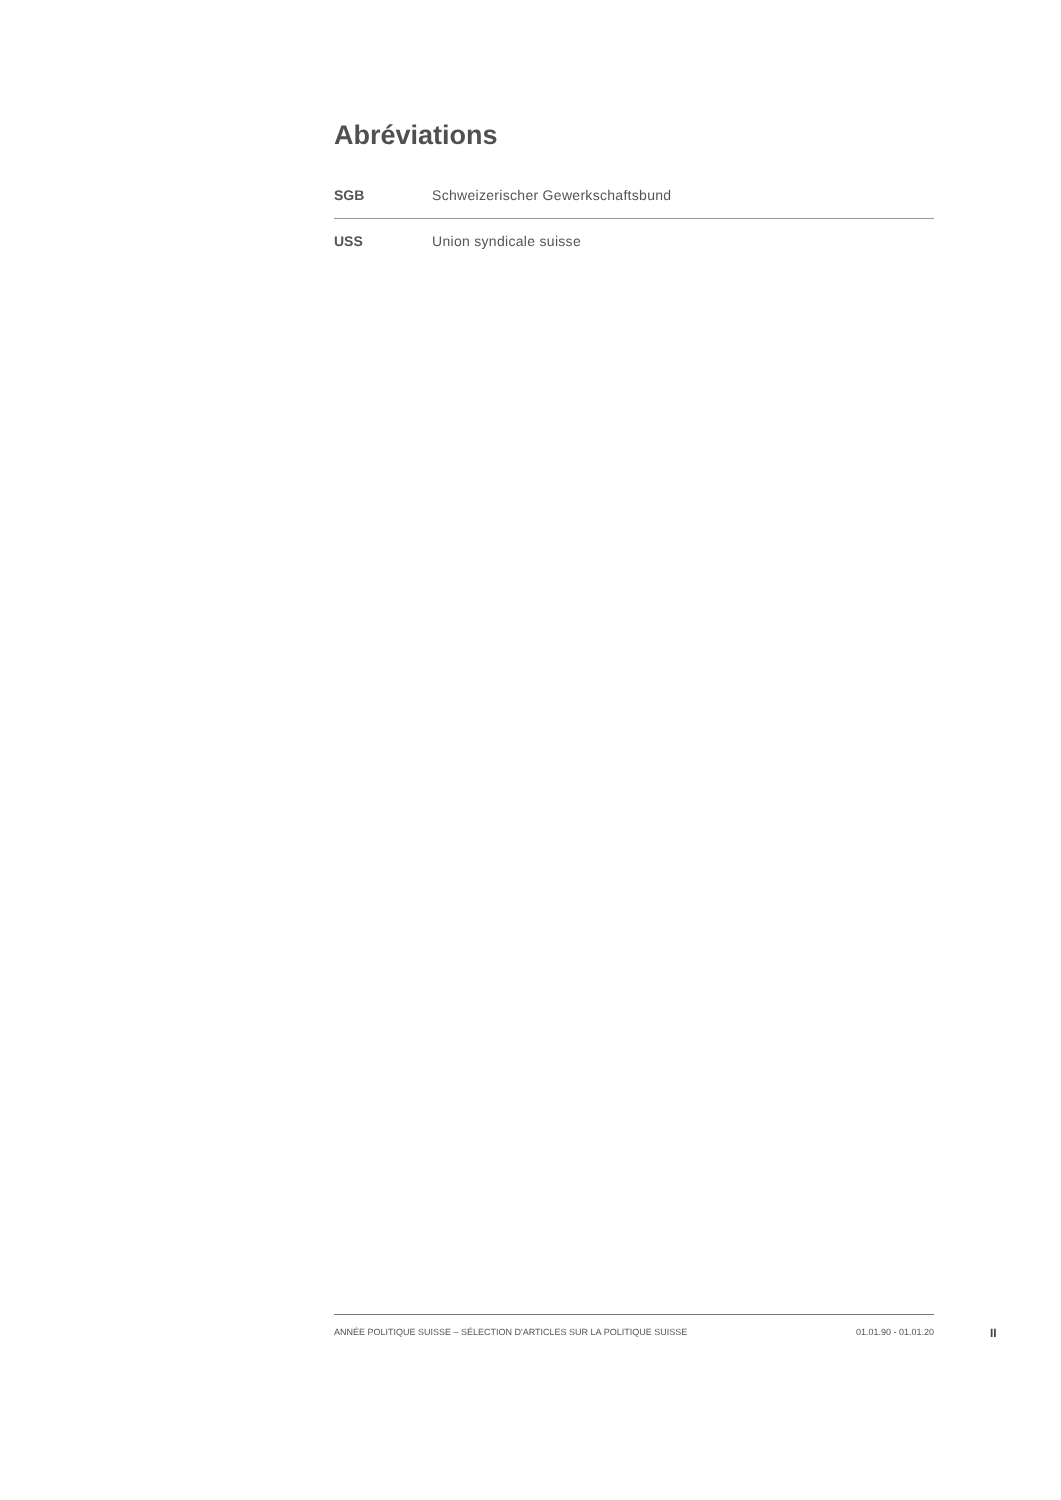Abréviations
| SGB | Schweizerischer Gewerkschaftsbund |
| USS | Union syndicale suisse |
ANNÉE POLITIQUE SUISSE – SÉLECTION D'ARTICLES SUR LA POLITIQUE SUISSE 01.01.90 - 01.01.20
II